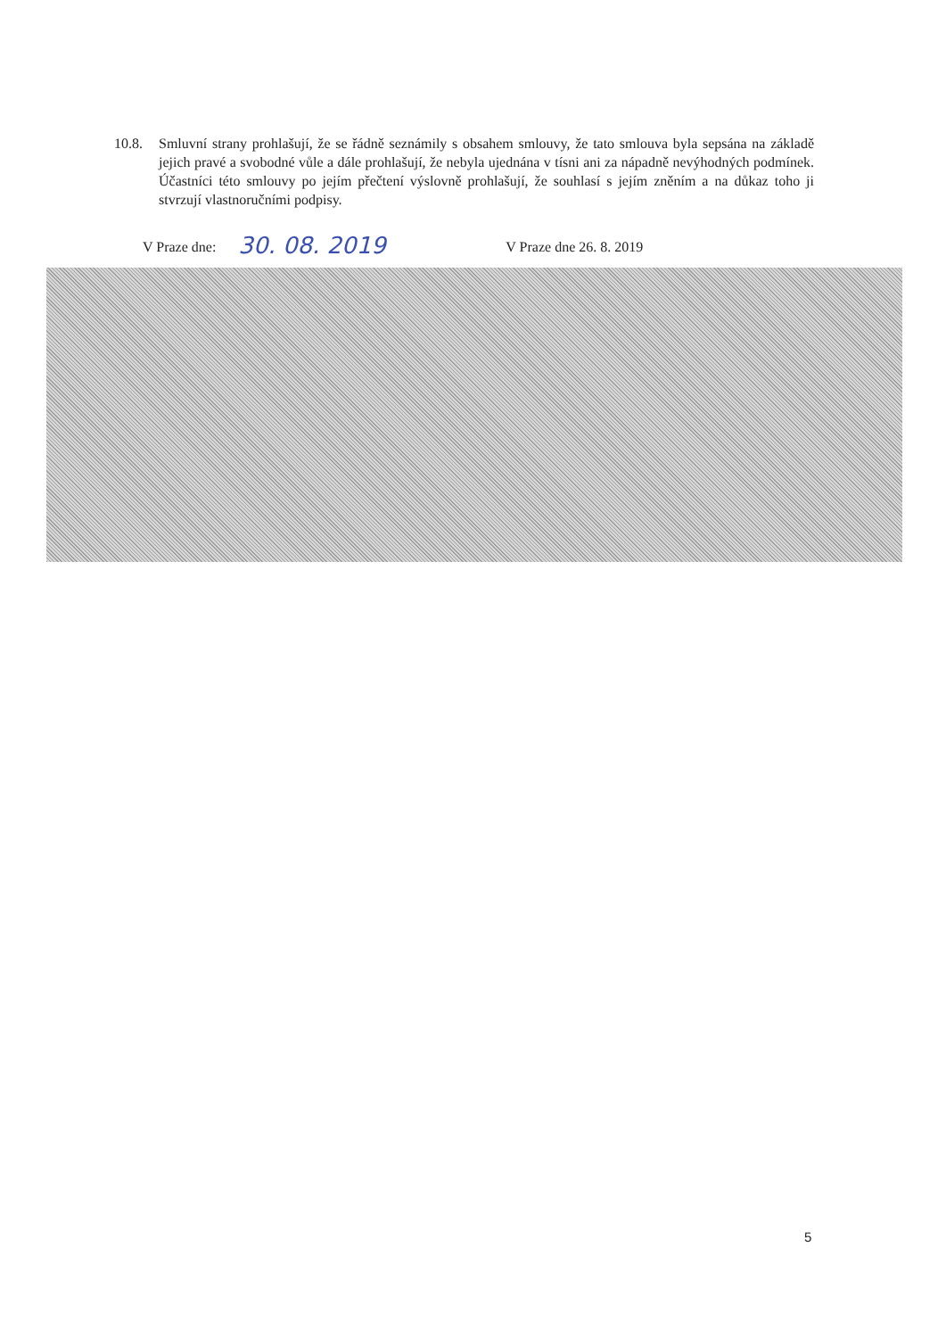10.8. Smluvní strany prohlašují, že se řádně seznámily s obsahem smlouvy, že tato smlouva byla sepsána na základě jejich pravé a svobodné vůle a dále prohlašují, že nebyla ujednána v tísni ani za nápadně nevýhodných podmínek. Účastníci této smlouvy po jejím přečtení výslovně prohlašují, že souhlasí s jejím zněním a na důkaz toho ji stvrzují vlastnoručními podpisy.
V Praze dne: 30. 08. 2019 V Praze dne 26. 8. 2019
5